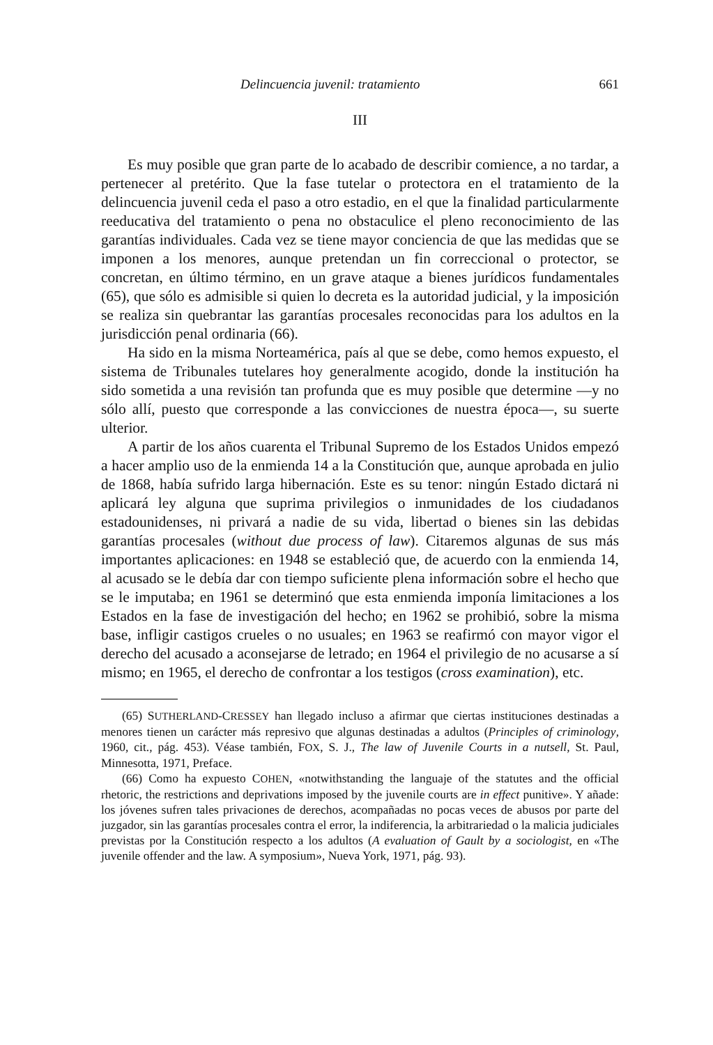Delincuencia juvenil: tratamiento 661
III
Es muy posible que gran parte de lo acabado de describir comience, a no tardar, a pertenecer al pretérito. Que la fase tutelar o protectora en el tratamiento de la delincuencia juvenil ceda el paso a otro estadio, en el que la finalidad particularmente reeducativa del tratamiento o pena no obstaculice el pleno reconocimiento de las garantías individuales. Cada vez se tiene mayor conciencia de que las medidas que se imponen a los menores, aunque pretendan un fin correccional o protector, se concretan, en último término, en un grave ataque a bienes jurídicos fundamentales (65), que sólo es admisible si quien lo decreta es la autoridad judicial, y la imposición se realiza sin quebrantar las garantías procesales reconocidas para los adultos en la jurisdicción penal ordinaria (66).
Ha sido en la misma Norteamérica, país al que se debe, como hemos expuesto, el sistema de Tribunales tutelares hoy generalmente acogido, donde la institución ha sido sometida a una revisión tan profunda que es muy posible que determine —y no sólo allí, puesto que corresponde a las convicciones de nuestra época—, su suerte ulterior.
A partir de los años cuarenta el Tribunal Supremo de los Estados Unidos empezó a hacer amplio uso de la enmienda 14 a la Constitución que, aunque aprobada en julio de 1868, había sufrido larga hibernación. Este es su tenor: ningún Estado dictará ni aplicará ley alguna que suprima privilegios o inmunidades de los ciudadanos estadounidenses, ni privará a nadie de su vida, libertad o bienes sin las debidas garantías procesales (without due process of law). Citaremos algunas de sus más importantes aplicaciones: en 1948 se estableció que, de acuerdo con la enmienda 14, al acusado se le debía dar con tiempo suficiente plena información sobre el hecho que se le imputaba; en 1961 se determinó que esta enmienda imponía limitaciones a los Estados en la fase de investigación del hecho; en 1962 se prohibió, sobre la misma base, infligir castigos crueles o no usuales; en 1963 se reafirmó con mayor vigor el derecho del acusado a aconsejarse de letrado; en 1964 el privilegio de no acusarse a sí mismo; en 1965, el derecho de confrontar a los testigos (cross examination), etc.
(65) SUTHERLAND-CRESSEY han llegado incluso a afirmar que ciertas instituciones destinadas a menores tienen un carácter más represivo que algunas destinadas a adultos (Principles of criminology, 1960, cit., pág. 453). Véase también, FOX, S. J., The law of Juvenile Courts in a nutsell, St. Paul, Minnesotta, 1971, Preface.
(66) Como ha expuesto COHEN, «notwithstanding the languaje of the statutes and the official rhetoric, the restrictions and deprivations imposed by the juvenile courts are in effect punitive». Y añade: los jóvenes sufren tales privaciones de derechos, acompañadas no pocas veces de abusos por parte del juzgador, sin las garantías procesales contra el error, la indiferencia, la arbitrariedad o la malicia judiciales previstas por la Constitución respecto a los adultos (A evaluation of Gault by a sociologist, en «The juvenile offender and the law. A symposium», Nueva York, 1971, pág. 93).